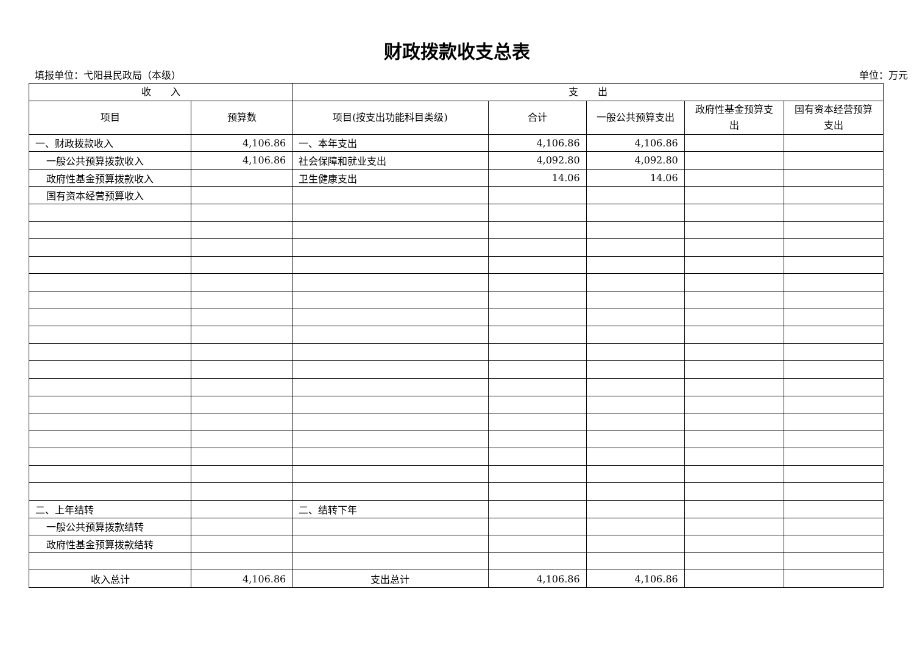财政拨款收支总表
填报单位：弋阳县民政局（本级） 单位：万元
| 收 入 | | 支 出 | | | | |
| --- | --- | --- | --- | --- | --- | --- |
| 项目 | 预算数 | 项目(按支出功能科目类级) | 合计 | 一般公共预算支出 | 政府性基金预算支出 | 国有资本经营预算支出 |
| 一、财政拨款收入 | 4,106.86 | 一、本年支出 | 4,106.86 | 4,106.86 | | |
| 一般公共预算拨款收入 | 4,106.86 | 社会保障和就业支出 | 4,092.80 | 4,092.80 | | |
| 政府性基金预算拨款收入 | | 卫生健康支出 | 14.06 | 14.06 | | |
| 国有资本经营预算收入 | | | | | | |
| 二、上年结转 | | 二、结转下年 | | | | |
| 一般公共预算拨款结转 | | | | | | |
| 政府性基金预算拨款结转 | | | | | | |
| 收入总计 | 4,106.86 | 支出总计 | 4,106.86 | 4,106.86 | | |